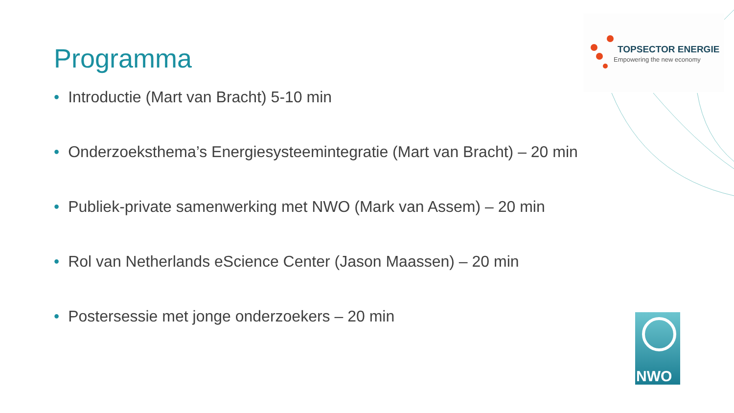Programma TOPSECTOR ENERGIE
Empowering the new economy
• Introductie (Mart van Bracht) 5-10 min
• Onderzoeksthema’s Energiesysteemintegratie (Mart van Bracht) – 20 min
• Publiek-private samenwerking met NWO (Mark van Assem) – 20 min
• Rol van Netherlands eScience Center (Jason Maassen) – 20 min
• Postersessie met jonge onderzoekers – 20 min
NWO